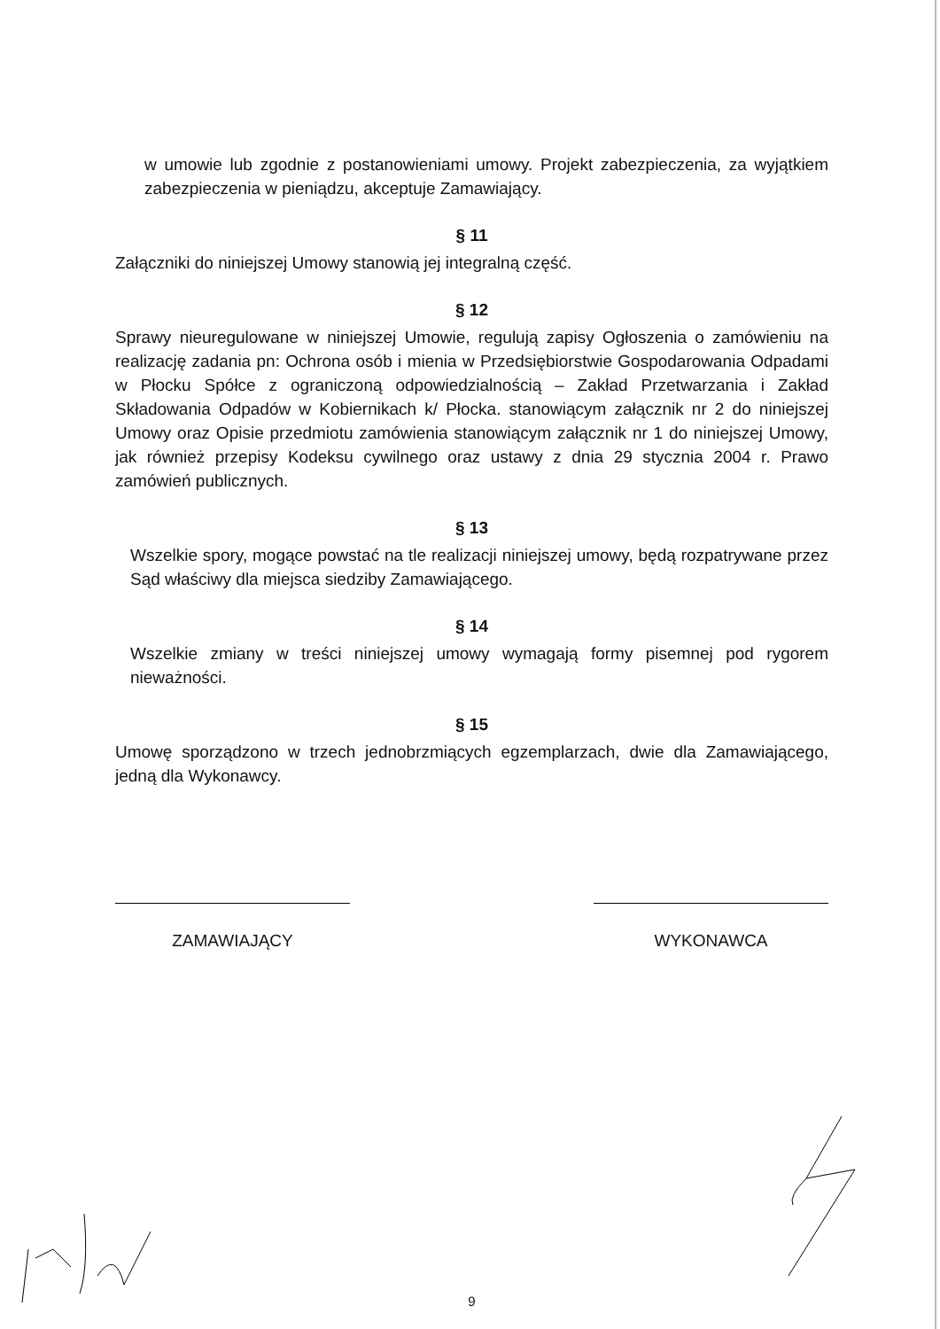w umowie lub zgodnie z postanowieniami umowy. Projekt zabezpieczenia, za wyjątkiem zabezpieczenia w pieniądzu, akceptuje Zamawiający.
§ 11
Załączniki do niniejszej Umowy stanowią jej integralną część.
§ 12
Sprawy nieuregulowane w niniejszej Umowie, regulują zapisy Ogłoszenia o zamówieniu na realizację zadania pn: Ochrona osób i mienia w Przedsiębiorstwie Gospodarowania Odpadami w Płocku Spółce z ograniczoną odpowiedzialnością – Zakład Przetwarzania i Zakład Składowania Odpadów w Kobiernikach k/ Płocka. stanowiącym załącznik nr 2 do niniejszej Umowy oraz Opisie przedmiotu zamówienia stanowiącym załącznik nr 1 do niniejszej Umowy, jak również przepisy Kodeksu cywilnego oraz ustawy z dnia 29 stycznia 2004 r. Prawo zamówień publicznych.
§ 13
Wszelkie spory, mogące powstać na tle realizacji niniejszej umowy, będą rozpatrywane przez Sąd właściwy dla miejsca siedziby Zamawiającego.
§ 14
Wszelkie zmiany w treści niniejszej umowy wymagają formy pisemnej pod rygorem nieważności.
§ 15
Umowę sporządzono w trzech jednobrzmiących egzemplarzach, dwie dla Zamawiającego, jedną dla Wykonawcy.
ZAMAWIAJĄCY WYKONAWCA
9